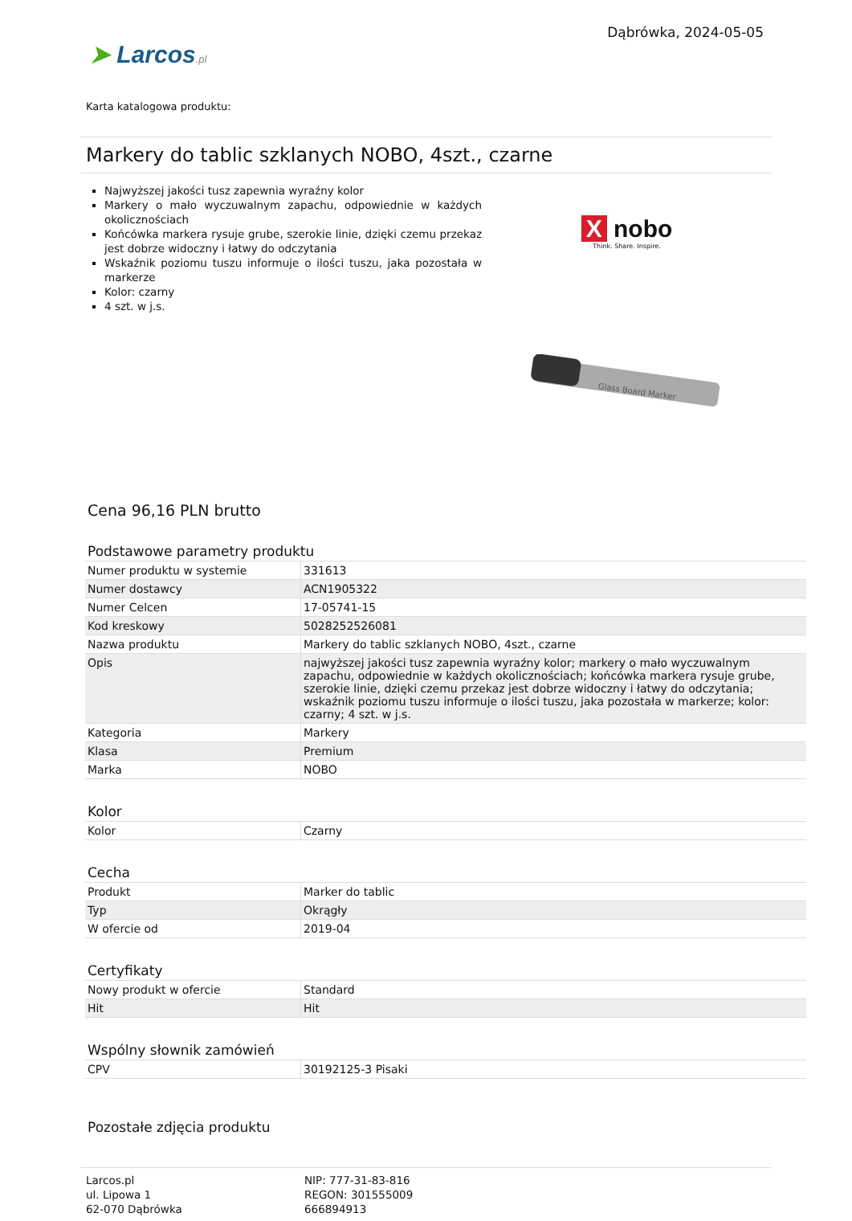➤ Larcos.pl
Dąbrówka, 2024-05-05
Karta katalogowa produktu:
Markery do tablic szklanych NOBO, 4szt., czarne
Najwyższej jakości tusz zapewnia wyraźny kolor
Markery o mało wyczuwalnym zapachu, odpowiednie w każdych okolicznościach
Końcówka markera rysuje grube, szerokie linie, dzięki czemu przekaz jest dobrze widoczny i łatwy do odczytania
Wskaźnik poziomu tuszu informuje o ilości tuszu, jaka pozostała w markerze
Kolor: czarny
4 szt. w j.s.
X nobo
Think. Share. Inspire.
Glass Board Marker
Cena 96,16 PLN brutto
Podstawowe parametry produktu
| Numer produktu w systemie | 331613 |
| Numer dostawcy | ACN1905322 |
| Numer Celcen | 17-05741-15 |
| Kod kreskowy | 5028252526081 |
| Nazwa produktu | Markery do tablic szklanych NOBO, 4szt., czarne |
| Opis | najwyższej jakości tusz zapewnia wyraźny kolor; markery o mało wyczuwalnym zapachu, odpowiednie w każdych okolicznościach; końcówka markera rysuje grube, szerokie linie, dzięki czemu przekaz jest dobrze widoczny i łatwy do odczytania; wskaźnik poziomu tuszu informuje o ilości tuszu, jaka pozostała w markerze; kolor: czarny; 4 szt. w j.s. |
| Kategoria | Markery |
| Klasa | Premium |
| Marka | NOBO |
Kolor
| Kolor | Czarny |
Cecha
| Produkt | Marker do tablic |
| Typ | Okrągły |
| W ofercie od | 2019-04 |
Certyfikaty
| Nowy produkt w ofercie | Standard |
| Hit | Hit |
Wspólny słownik zamówień
| CPV | 30192125-3 Pisaki |
Pozostałe zdjęcia produktu
Larcos.pl
ul. Lipowa 1
62-070 Dąbrówka
NIP: 777-31-83-816
REGON: 301555009
666894913